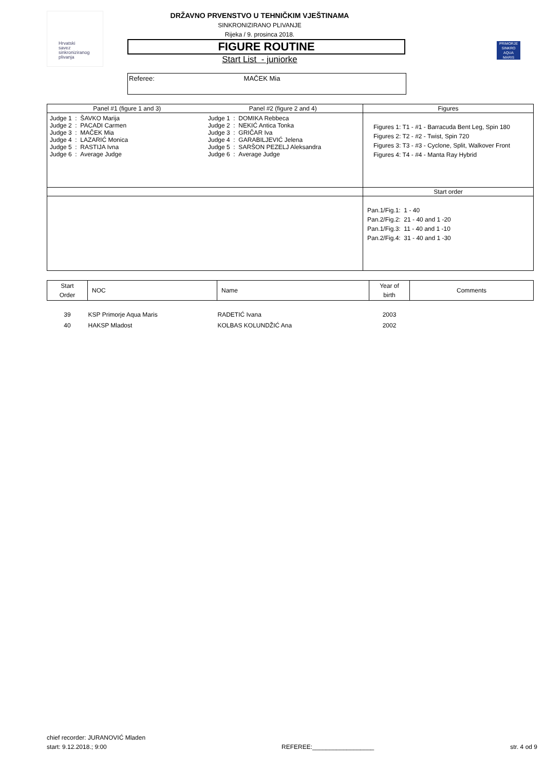Hrvatski
savez
sinkroniziranog
plivanja
PRIMORJE
SINKRO
AQUA
MARIS
DRŽAVNO PRVENSTVO U TEHNIČKIM VJEŠTINAMA
SINKRONIZIRANO PLIVANJE
Rijeka / 9. prosinca 2018.
FIGURE ROUTINE
Start List - juniorke
Referee: MAČEK Mia
| Panel #1 (figure 1 and 3) Panel #2 (figure 2 and 4) | Figures |
| / Judge 1 : ŠAVKO Marija Judge 2 : PACADI Carmen Judge 3 : MAČEK Mia Judge 4 : LAZARIĆ Monica Judge 5 : RASTIJA Ivna Judge 6 : Average Judge / Judge 1 : DOMIKA Rebbeca Judge 2 : NEKIĆ Antica Tonka Judge 3 : GRIČAR Iva Judge 4 : GARABILJEVIĆ Jelena Judge 5 : SARŠON PEZELJ Aleksandra Judge 6 : Average Judge / | Figures 1: T1 - #1 - Barracuda Bent Leg, Spin 180 Figures 2: T2 - #2 - Twist, Spin 720 Figures 3: T3 - #3 - Cyclone, Split, Walkover Front Figures 4: T4 - #4 - Manta Ray Hybrid |
| | Start order |
| | Pan.1/Fig.1: 1 - 40 Pan.2/Fig.2: 21 - 40 and 1 -20 Pan.1/Fig.3: 11 - 40 and 1 -10 Pan.2/Fig.4: 31 - 40 and 1 -30 |
| Start Order | NOC | Name | Year of birth | Comments |
| --- | --- | --- | --- | --- |
| 39 | KSP Primorje Aqua Maris | RADETIĆ Ivana | 2003 | |
| 40 | HAKSP Mladost | KOLBAS KOLUNDŽIĆ Ana | 2002 | |
chief recorder: JURANOVIĆ Mladen
start: 9.12.2018.; 9:00
REFEREE:__________________
str. 4 od 9